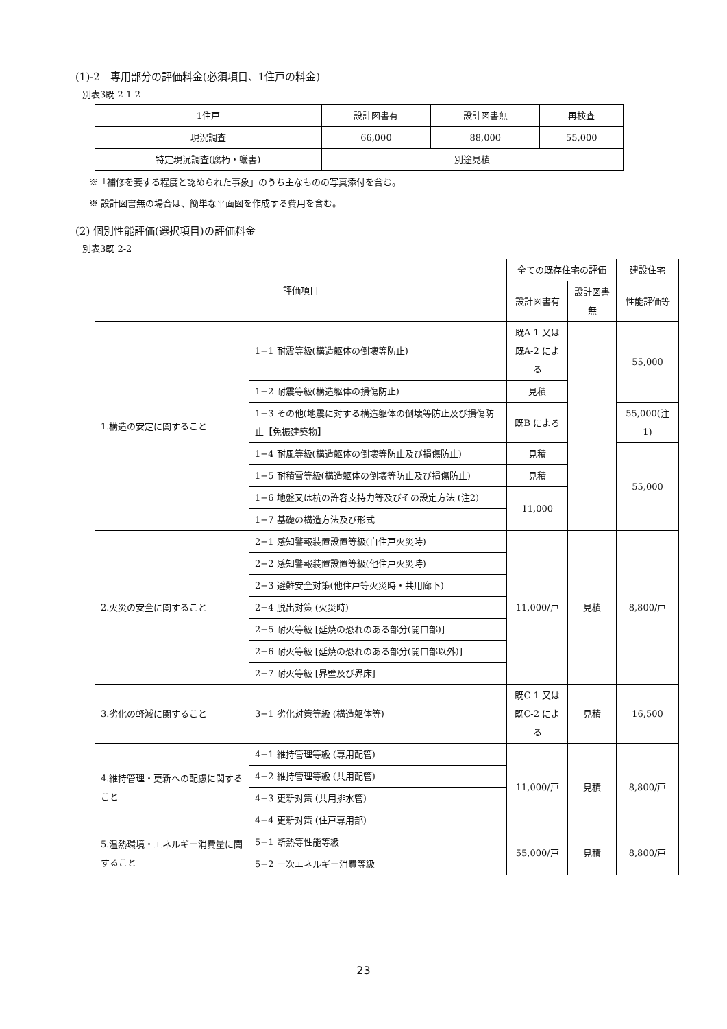(1)-2　専用部分の評価料金(必須項目、1住戸の料金)
別表3既 2-1-2
| 1住戸 | 設計図書有 | 設計図書無 | 再検査 |
| 現況調査 | 66,000 | 88,000 | 55,000 |
| 特定現況調査(腐朽・蟻害) | 別途見積 | | |
※「補修を要する程度と認められた事象」のうち主なものの写真添付を含む。
※ 設計図書無の場合は、簡単な平面図を作成する費用を含む。
(2) 個別性能評価(選択項目)の評価料金
別表3既 2-2
| 評価項目 | | 全ての既存住宅の評価 | | 建設住宅 |
| | | 設計図書有 | 設計図書無 | 性能評価等 |
| 1.構造の安定に関すること | 1−1 耐震等級(構造躯体の倒壊等防止) | 既A-1 又は 既A-2 による | — | 55,000 |
| | 1−2 耐震等級(構造躯体の損傷防止) | 見積 | | |
| | 1−3 その他(地震に対する構造躯体の倒壊等防止及び損傷防止【免振建築物】 | 既B による | | 55,000(注1) |
| | 1−4 耐風等級(構造躯体の倒壊等防止及び損傷防止) | 見積 | | 55,000 |
| | 1−5 耐積雪等級(構造躯体の倒壊等防止及び損傷防止) | 見積 | | |
| | 1−6 地盤又は杭の許容支持力等及びその設定方法 (注2) | 11,000 | | |
| | 1−7 基礎の構造方法及び形式 | | | |
| 2.火災の安全に関すること | 2−1 感知警報装置設置等級(自住戸火災時) | 11,000/戸 | 見積 | 8,800/戸 |
| | 2−2 感知警報装置設置等級(他住戸火災時) | | | |
| | 2−3 避難安全対策(他住戸等火災時・共用廊下) | | | |
| | 2−4 脱出対策 (火災時) | | | |
| | 2−5 耐火等級 [延焼の恐れのある部分(開口部)] | | | |
| | 2−6 耐火等級 [延焼の恐れのある部分(開口部以外)] | | | |
| | 2−7 耐火等級 [界壁及び界床] | | | |
| 3.劣化の軽減に関すること | 3−1 劣化対策等級 (構造躯体等) | 既C-1 又は 既C-2 による | 見積 | 16,500 |
| 4.維持管理・更新への配慮に関すること | 4−1 維持管理等級 (専用配管) | 11,000/戸 | 見積 | 8,800/戸 |
| | 4−2 維持管理等級 (共用配管) | | | |
| | 4−3 更新対策 (共用排水管) | | | |
| | 4−4 更新対策 (住戸専用部) | | | |
| 5.温熱環境・エネルギー消費量に関すること | 5−1 断熱等性能等級 | 55,000/戸 | 見積 | 8,800/戸 |
| | 5−2 一次エネルギー消費等級 | | | |
23